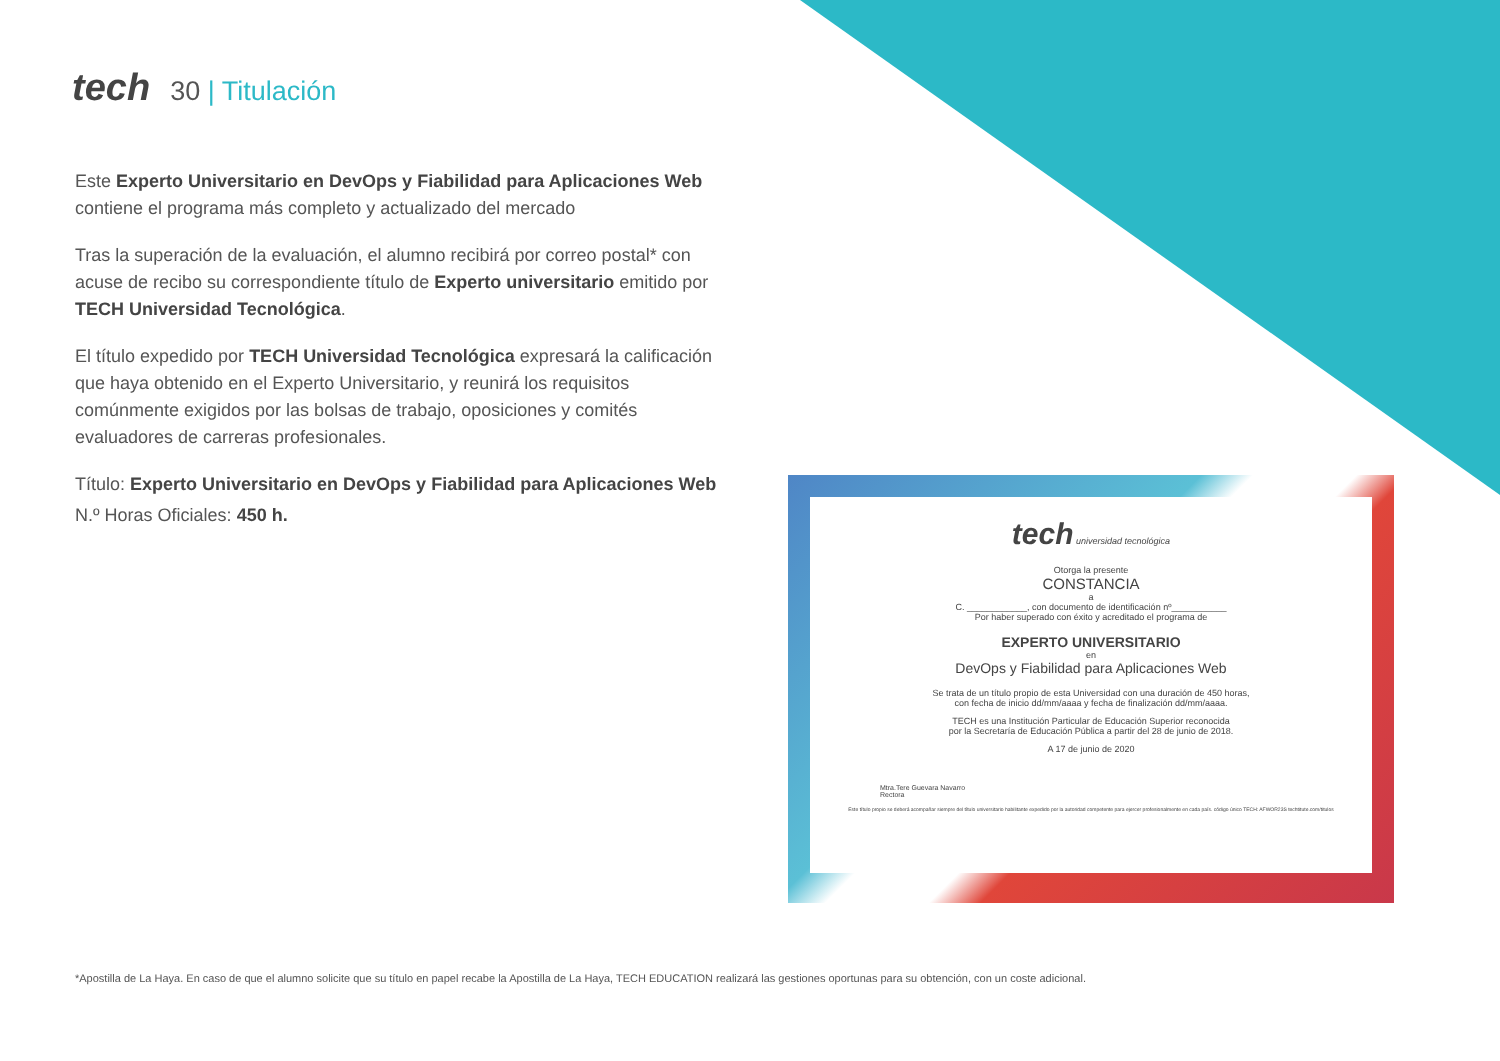tech 30 | Titulación
Este Experto Universitario en DevOps y Fiabilidad para Aplicaciones Web contiene el programa más completo y actualizado del mercado
Tras la superación de la evaluación, el alumno recibirá por correo postal* con acuse de recibo su correspondiente título de Experto universitario emitido por TECH Universidad Tecnológica.
El título expedido por TECH Universidad Tecnológica expresará la calificación que haya obtenido en el Experto Universitario, y reunirá los requisitos comúnmente exigidos por las bolsas de trabajo, oposiciones y comités evaluadores de carreras profesionales.
Título: Experto Universitario en DevOps y Fiabilidad para Aplicaciones Web
N.º Horas Oficiales: 450 h.
tech universidad tecnológica
Otorga la presente
CONSTANCIA
a
C. ____________, con documento de identificación nº___________
Por haber superado con éxito y acreditado el programa de
EXPERTO UNIVERSITARIO
en
DevOps y Fiabilidad para Aplicaciones Web
Se trata de un título propio de esta Universidad con una duración de 450 horas,
con fecha de inicio dd/mm/aaaa y fecha de finalización dd/mm/aaaa.
TECH es una Institución Particular de Educación Superior reconocida
por la Secretaría de Educación Pública a partir del 28 de junio de 2018.
A 17 de junio de 2020
Mtra.Tere Guevara Navarro
Rectora
Este título propio se deberá acompañar siempre del título universitario habilitante expedido por la autoridad competente para ejercer profesionalmente en cada país. código único TECH: AFWOR23S techtitute.com/titulos
*Apostilla de La Haya. En caso de que el alumno solicite que su título en papel recabe la Apostilla de La Haya, TECH EDUCATION realizará las gestiones oportunas para su obtención, con un coste adicional.